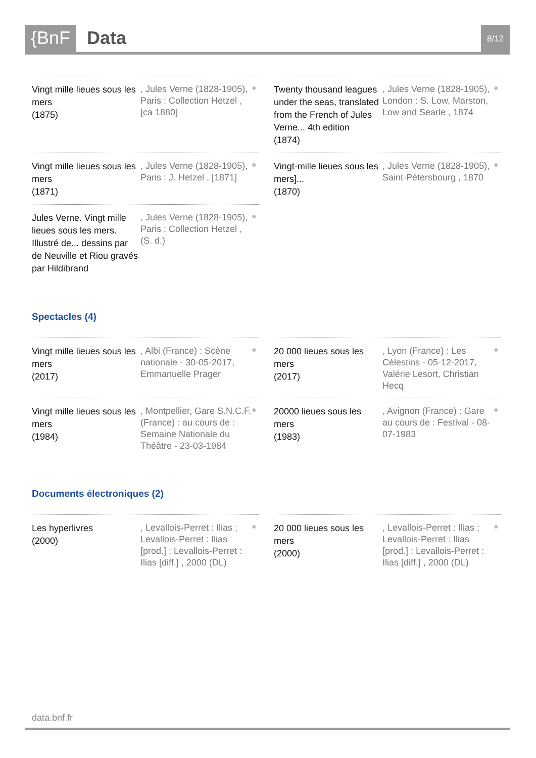{BnF Data 8/12
Vingt mille lieues sous les mers
(1875)
, Jules Verne (1828-1905), Paris : Collection Hetzel , [ca 1880]
●
Twenty thousand leagues under the seas, translated from the French of Jules Verne... 4th edition
(1874)
, Jules Verne (1828-1905), London : S. Low, Marston, Low and Searle , 1874
●
Vingt mille lieues sous les mers
(1871)
, Jules Verne (1828-1905), Paris : J. Hetzel , [1871]
●
Vingt-mille lieues sous les mers]...
(1870)
, Jules Verne (1828-1905), Saint-Pétersbourg , 1870
●
Jules Verne. Vingt mille lieues sous les mers. Illustré de... dessins par de Neuville et Riou gravés par Hildibrand
, Jules Verne (1828-1905), Paris : Collection Hetzel , (S. d.)
●
Spectacles (4)
Vingt mille lieues sous les mers
(2017)
, Albi (France) : Scène nationale - 30-05-2017, Emmanuelle Prager
●
20 000 lieues sous les mers
(2017)
, Lyon (France) : Les Célestins - 05-12-2017, Valérie Lesort, Christian Hecq
●
Vingt mille lieues sous les mers
(1984)
, Montpellier, Gare S.N.C.F. (France) : au cours de : Semaine Nationale du Théâtre - 23-03-1984
●
20000 lieues sous les mers
(1983)
, Avignon (France) : Gare au cours de : Festival - 08-07-1983
●
Documents électroniques (2)
Les hyperlivres
(2000)
, Levallois-Perret : Ilias ; Levallois-Perret : Ilias [prod.] ; Levallois-Perret : Ilias [diff.] , 2000 (DL)
●
20 000 lieues sous les mers
(2000)
, Levallois-Perret : Ilias ; Levallois-Perret : Ilias [prod.] ; Levallois-Perret : Ilias [diff.] , 2000 (DL)
●
data.bnf.fr